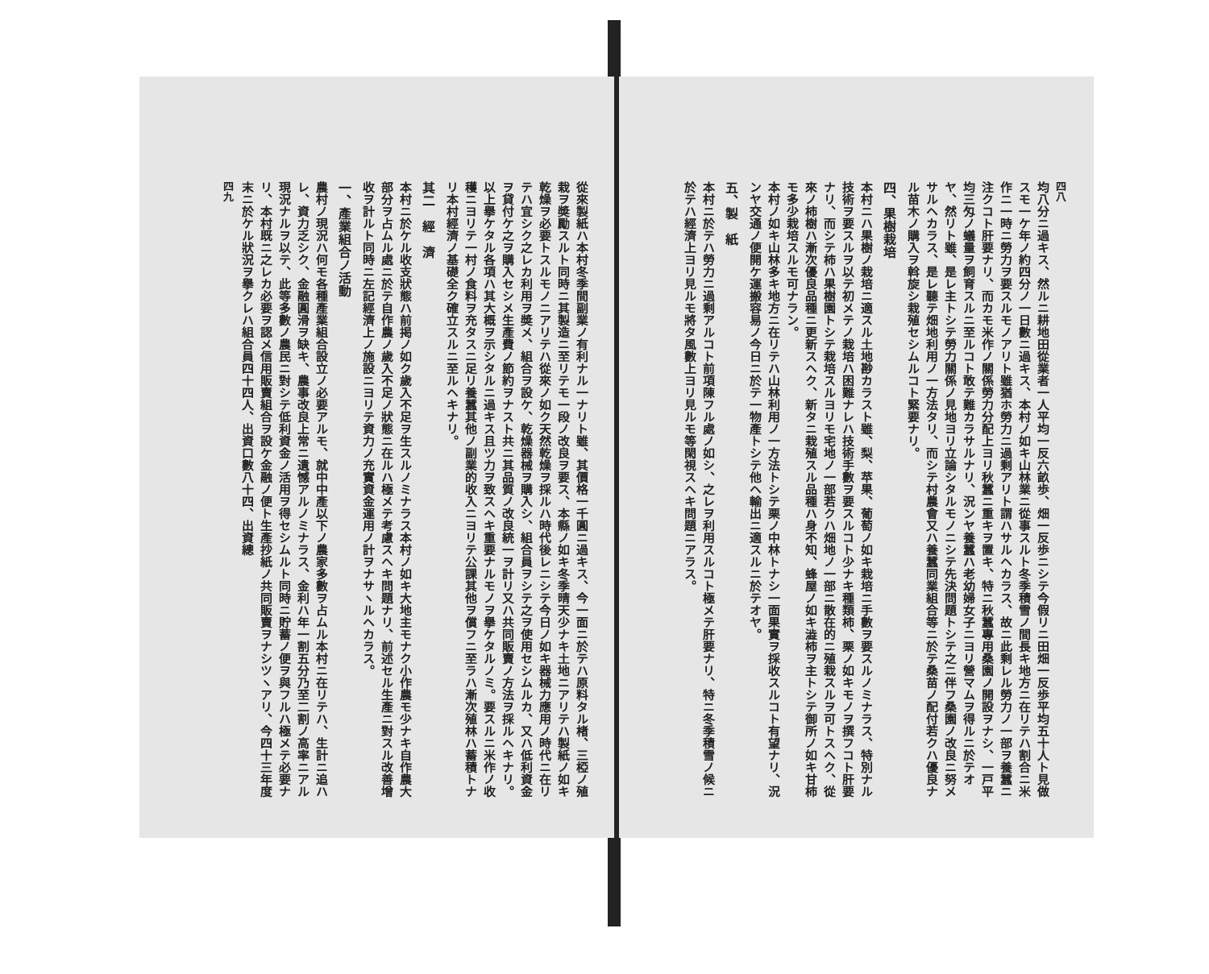四八
均八分ニ過キス、然ルニ耕地田從業者一人平均一反六畝歩、畑一反歩ニシテ今假リニ田畑一反歩平均五十人ト見做スモ一ケ年ノ約四分ノ一日數ニ過キス、本村ノ如キ山林業ニ從事スルト冬季積雪ノ間長キ地方ニ在リテハ割合ニ米作ニ一時ニ勞力ヲ要スルモノアリト雖猶ホ勞力ニ過剩アリト謂ハサルヘカラス、故ニ此剩レル勞力ノ一部ヲ養蠶ニ注クコト肝要ナリ、而カモ米作ノ關係勞力分配上ヨリ秋蠶ニ重キヲ置キ、特ニ秋蠶專用桑園ノ開設ヲナシ、一戸平均三匁ノ蟻量ヲ飼育スルニ至ルコト敢テ難カラサルナリ、況ンヤ養蠶ハ老幼婦女子ニヨリ營マムヲ得ルニ於テオヤ、然リト雖、是レ主トシテ勞力關係ノ見地ヨリ立論シタルモノニシテ先決問題トシテ之ニ伴フ桑園ノ改良ニ努メサルヘカラス、是レ聽テ畑地利用ノ一方法タリ、而シテ村農會又ハ養蠶同業組合等ニ於テ桑苗ノ配付若クハ優良ナル苗木ノ購入ヲ斡旋シ栽殖セシムルコト緊要ナリ。
四、果樹栽培
本村ニハ果樹ノ栽培ニ適スル土地尠カラスト雖、梨、苹果、葡萄ノ如キ栽培ニ手數ヲ要スルノミナラス、特別ナル技術ヲ要スルヲ以テ初メテノ栽培ハ困難ナレハ技術手數ヲ要スルコト少ナキ種類柿、栗ノ如キモノヲ撰フコト肝要ナリ、而シテ柿ハ果樹園トシテ栽培スルヨリモ宅地ノ一部若クハ畑地ノ一部ニ散在的ニ殖栽スルヲ可トスヘク、從來ノ柿樹ハ漸次優良品種ニ更新スヘク、新タニ栽殖スル品種ハ身不知、蜂屋ノ如キ澁柿ヲ主トシテ御所ノ如キ甘柿モ多少栽培スルモ可ナラン。
本村ノ如キ山林多キ地方ニ在リテハ山林利用ノ一方法トシテ栗ノ中林トナシ一面果實ヲ採收スルコト有望ナリ、況ンヤ交通ノ便開ケ運搬容易ノ今日ニ於テ一物產トシテ他ヘ輸出ニ適スルニ於テオヤ。
五、製　紙
本村ニ於テハ勞力ニ過剩アルコト前項陳フル處ノ如シ、之レヲ利用スルコト極メテ肝要ナリ、特ニ冬季積雪ノ候ニ於テハ經濟上ヨリ見ルモ將タ風數上ヨリ見ルモ等閑視スヘキ問題ニアラス。
從來製紙ハ本村冬季間副業ノ有利ナル一ナリト雖、其價格一千圓ニ過キス、今一面ニ於テハ原料タル楮、三椏ノ殖栽ヲ奬勵スルト同時ニ其製造ニ至リテモ一段ノ改良ヲ要ス、本縣ノ如キ冬季晴天少ナキ土地ニアリテハ製紙ノ如キ乾燥ヲ必要トスルモノニアリテハ從來ノ如ク天然乾燥ヲ採ルハ時代後レニシテ今日ノ如キ器械力應用ノ時代ニ在リテハ宜シク之レカ利用ヲ奬メ、組合ヲ設ケ、乾燥器械ヲ購入シ、組合員ヲシテ之ヲ使用セシムルカ、又ハ低利資金ヲ貸付ケ之ヲ購入セシメ生產費ノ節約ヲナスト共ニ其品質ノ改良統一ヲ計リ又ハ共同販賣ノ方法ヲ採ルヘキナリ。
以上擧ケタル各項ハ其大概ヲ示シタルニ過キス且ツ力ヲ致スヘキ重要ナルモノヲ擧ケタルノミ。要スルニ米作ノ收穫ニヨリテ一村ノ食料ヲ充タスニ足リ養蠶其他ノ副業的收入ニヨリテ公課其他ヲ償フニ至ラハ漸次殖林ハ蓄積トナリ本村經濟ノ基礎全ク確立スルニ至ルヘキナリ。
其二　經　濟
本村ニ於ケル收支狀態ハ前掲ノ如ク歲入不足ヲ生スルノミナラス本村ノ如キ大地主モナク小作農モ少ナキ自作農大部分ヲ占ムル處ニ於テ自作農ノ歲入不足ノ狀態ニ在ルハ極メテ考慮スヘキ問題ナリ、前述セル生產ニ對スル改善增收ヲ計ルト同時ニ左記經濟上ノ施設ニヨリテ資力ノ充實資金運用ノ計ヲナサヽルヘカラス。
一、產業組合ノ活動
農村ノ現況ハ何モ各種產業組合設立ノ必要アルモ、就中中產以下ノ農家多數ヲ占ムル本村ニ在リテハ、生計ニ追ハレ、資力乏シク、金融圓滑ヲ缺キ、農事改良上常ニ遺憾アルノミナラス、金利ハ年一割五分乃至二割ノ高率ニアル現況ナルヲ以テ、此等多數ノ農民ニ對シテ低利資金ノ活用ヲ得セシムルト同時ニ貯蓄ノ便ヲ與フルハ極メテ必要ナリ、本村既ニ之レカ必要ヲ認メ信用販賣組合ヲ設ケ金融ノ便ト生產抄紙ノ共同販賣ヲナシツヽアリ、今四十三年度末ニ於ケル狀況ヲ擧クレハ組合員四十四人、出資口數八十四、出資總
四九